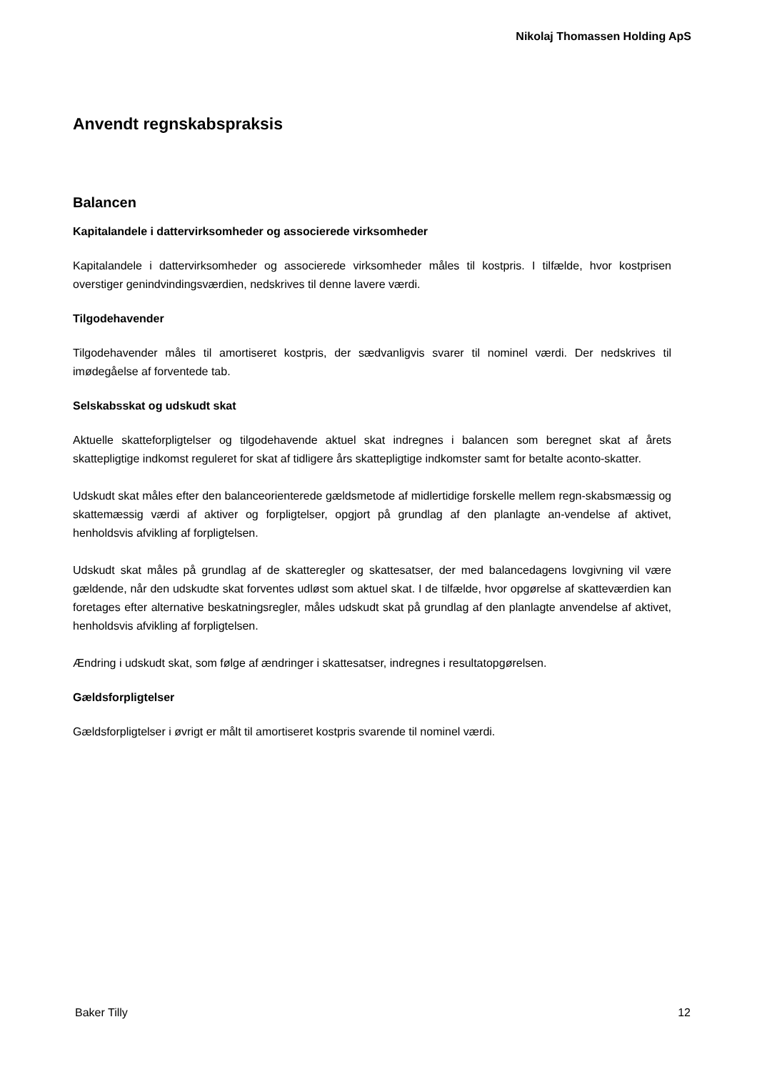Nikolaj Thomassen Holding ApS
Anvendt regnskabspraksis
Balancen
Kapitalandele i dattervirksomheder og associerede virksomheder
Kapitalandele i dattervirksomheder og associerede virksomheder måles til kostpris. I tilfælde, hvor kostprisen overstiger genindvindingsværdien, nedskrives til denne lavere værdi.
Tilgodehavender
Tilgodehavender måles til amortiseret kostpris, der sædvanligvis svarer til nominel værdi. Der nedskrives til imødegåelse af forventede tab.
Selskabsskat og udskudt skat
Aktuelle skatteforpligtelser og tilgodehavende aktuel skat indregnes i balancen som beregnet skat af årets skattepligtige indkomst reguleret for skat af tidligere års skattepligtige indkomster samt for betalte aconto-skatter.
Udskudt skat måles efter den balanceorienterede gældsmetode af midlertidige forskelle mellem regn-skabsmæssig og skattemæssig værdi af aktiver og forpligtelser, opgjort på grundlag af den planlagte an-vendelse af aktivet, henholdsvis afvikling af forpligtelsen.
Udskudt skat måles på grundlag af de skatteregler og skattesatser, der med balancedagens lovgivning vil være gældende, når den udskudte skat forventes udløst som aktuel skat. I de tilfælde, hvor opgørelse af skatteværdien kan foretages efter alternative beskatningsregler, måles udskudt skat på grundlag af den planlagte anvendelse af aktivet, henholdsvis afvikling af forpligtelsen.
Ændring i udskudt skat, som følge af ændringer i skattesatser, indregnes i resultatopgørelsen.
Gældsforpligtelser
Gældsforpligtelser i øvrigt er målt til amortiseret kostpris svarende til nominel værdi.
Baker Tilly 12